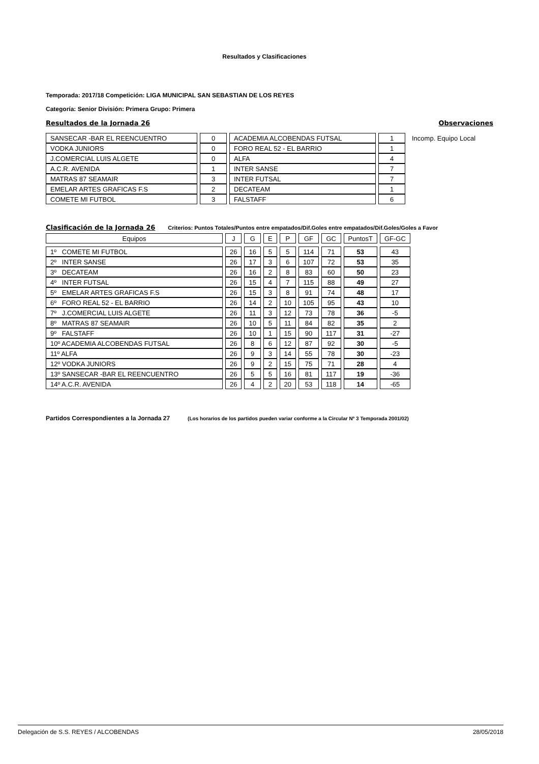Resultados y Clasificaciones
Temporada: 2017/18 Competición: LIGA MUNICIPAL SAN SEBASTIAN DE LOS REYES
Categoría: Senior División: Primera Grupo: Primera
Resultados de la Jornada 26 Observaciones
| SANSECAR -BAR EL REENCUENTRO | 0 | ACADEMIA ALCOBENDAS FUTSAL | 1 | Incomp. Equipo Local |
| VODKA JUNIORS | 0 | FORO REAL 52 - EL BARRIO | 1 | |
| J.COMERCIAL LUIS ALGETE | 0 | ALFA | 4 | |
| A.C.R. AVENIDA | 1 | INTER SANSE | 7 | |
| MATRAS 87 SEAMAIR | 3 | INTER FUTSAL | 7 | |
| EMELAR ARTES GRAFICAS F.S | 2 | DECATEAM | 1 | |
| COMETE MI FUTBOL | 3 | FALSTAFF | 6 | |
Clasificación de la Jornada 26 Criterios: Puntos Totales/Puntos entre empatados/Dif.Goles entre empatados/Dif.Goles/Goles a Favor
| Equipos | J | G | E | P | GF | GC | PuntosT | GF-GC |
| --- | --- | --- | --- | --- | --- | --- | --- | --- |
| 1º COMETE MI FUTBOL | 26 | 16 | 5 | 5 | 114 | 71 | 53 | 43 |
| 2º INTER SANSE | 26 | 17 | 3 | 6 | 107 | 72 | 53 | 35 |
| 3º DECATEAM | 26 | 16 | 2 | 8 | 83 | 60 | 50 | 23 |
| 4º INTER FUTSAL | 26 | 15 | 4 | 7 | 115 | 88 | 49 | 27 |
| 5º EMELAR ARTES GRAFICAS F.S | 26 | 15 | 3 | 8 | 91 | 74 | 48 | 17 |
| 6º FORO REAL 52 - EL BARRIO | 26 | 14 | 2 | 10 | 105 | 95 | 43 | 10 |
| 7º J.COMERCIAL LUIS ALGETE | 26 | 11 | 3 | 12 | 73 | 78 | 36 | -5 |
| 8º MATRAS 87 SEAMAIR | 26 | 10 | 5 | 11 | 84 | 82 | 35 | 2 |
| 9º FALSTAFF | 26 | 10 | 1 | 15 | 90 | 117 | 31 | -27 |
| 10º ACADEMIA ALCOBENDAS FUTSAL | 26 | 8 | 6 | 12 | 87 | 92 | 30 | -5 |
| 11º ALFA | 26 | 9 | 3 | 14 | 55 | 78 | 30 | -23 |
| 12º VODKA JUNIORS | 26 | 9 | 2 | 15 | 75 | 71 | 28 | 4 |
| 13º SANSECAR -BAR EL REENCUENTRO | 26 | 5 | 5 | 16 | 81 | 117 | 19 | -36 |
| 14º A.C.R. AVENIDA | 26 | 4 | 2 | 20 | 53 | 118 | 14 | -65 |
Partidos Correspondientes a la Jornada 27 (Los horarios de los partidos pueden variar conforme a la Circular Nº 3 Temporada 2001/02)
Delegación de S.S. REYES / ALCOBENDAS 28/05/2018